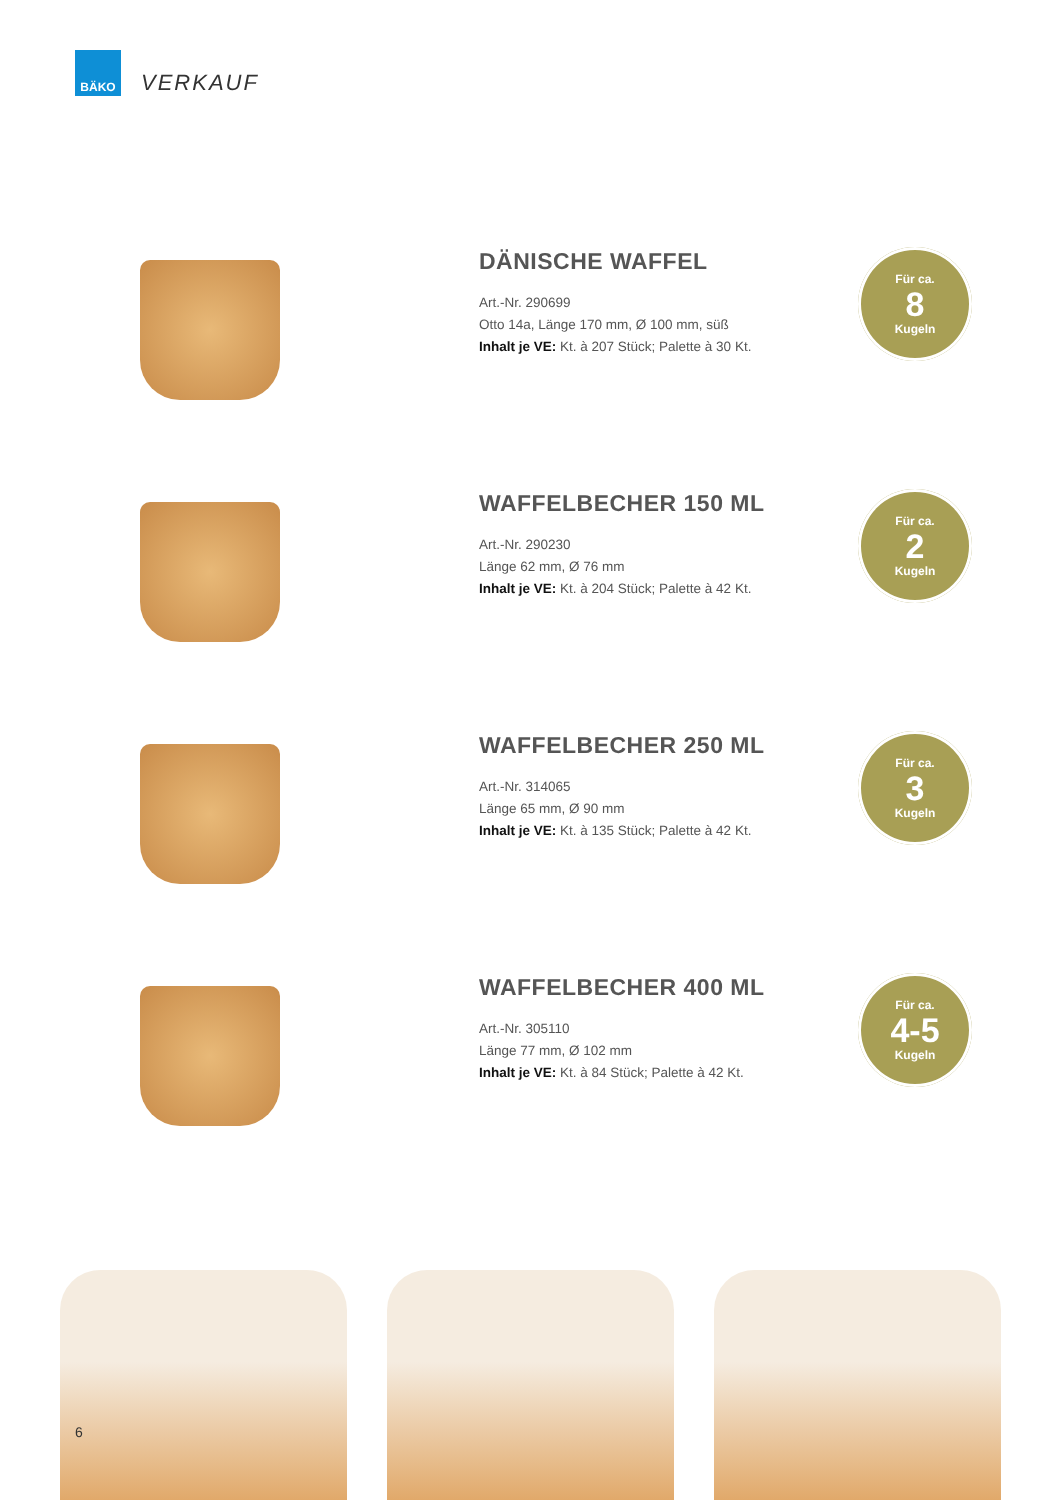BÄKO
VERKAUF
DÄNISCHE WAFFEL
Art.-Nr. 290699
Otto 14a, Länge 170 mm, Ø 100 mm, süß
Inhalt je VE: Kt. à 207 Stück; Palette à 30 Kt.
Für ca.
8
Kugeln
WAFFELBECHER 150 ML
Art.-Nr. 290230
Länge 62 mm, Ø 76 mm
Inhalt je VE: Kt. à 204 Stück; Palette à 42 Kt.
Für ca.
2
Kugeln
WAFFELBECHER 250 ML
Art.-Nr. 314065
Länge 65 mm, Ø 90 mm
Inhalt je VE: Kt. à 135 Stück; Palette à 42 Kt.
Für ca.
3
Kugeln
WAFFELBECHER 400 ML
Art.-Nr. 305110
Länge 77 mm, Ø 102 mm
Inhalt je VE: Kt. à 84 Stück; Palette à 42 Kt.
Für ca.
4-5
Kugeln
6